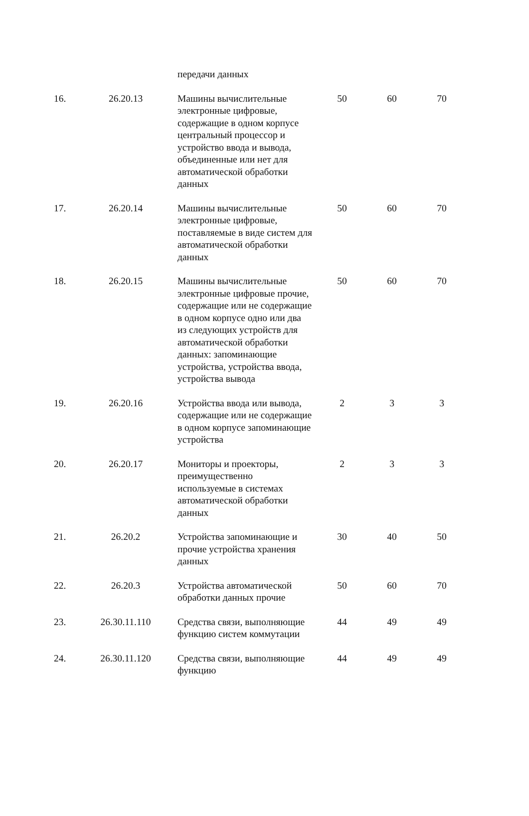| | | передачи данных | | | |
| 16. | 26.20.13 | Машины вычислительные электронные цифровые, содержащие в одном корпусе центральный процессор и устройство ввода и вывода, объединенные или нет для автоматической обработки данных | 50 | 60 | 70 |
| 17. | 26.20.14 | Машины вычислительные электронные цифровые, поставляемые в виде систем для автоматической обработки данных | 50 | 60 | 70 |
| 18. | 26.20.15 | Машины вычислительные электронные цифровые прочие, содержащие или не содержащие в одном корпусе одно или два из следующих устройств для автоматической обработки данных: запоминающие устройства, устройства ввода, устройства вывода | 50 | 60 | 70 |
| 19. | 26.20.16 | Устройства ввода или вывода, содержащие или не содержащие в одном корпусе запоминающие устройства | 2 | 3 | 3 |
| 20. | 26.20.17 | Мониторы и проекторы, преимущественно используемые в системах автоматической обработки данных | 2 | 3 | 3 |
| 21. | 26.20.2 | Устройства запоминающие и прочие устройства хранения данных | 30 | 40 | 50 |
| 22. | 26.20.3 | Устройства автоматической обработки данных прочие | 50 | 60 | 70 |
| 23. | 26.30.11.110 | Средства связи, выполняющие функцию систем коммутации | 44 | 49 | 49 |
| 24. | 26.30.11.120 | Средства связи, выполняющие функцию | 44 | 49 | 49 |